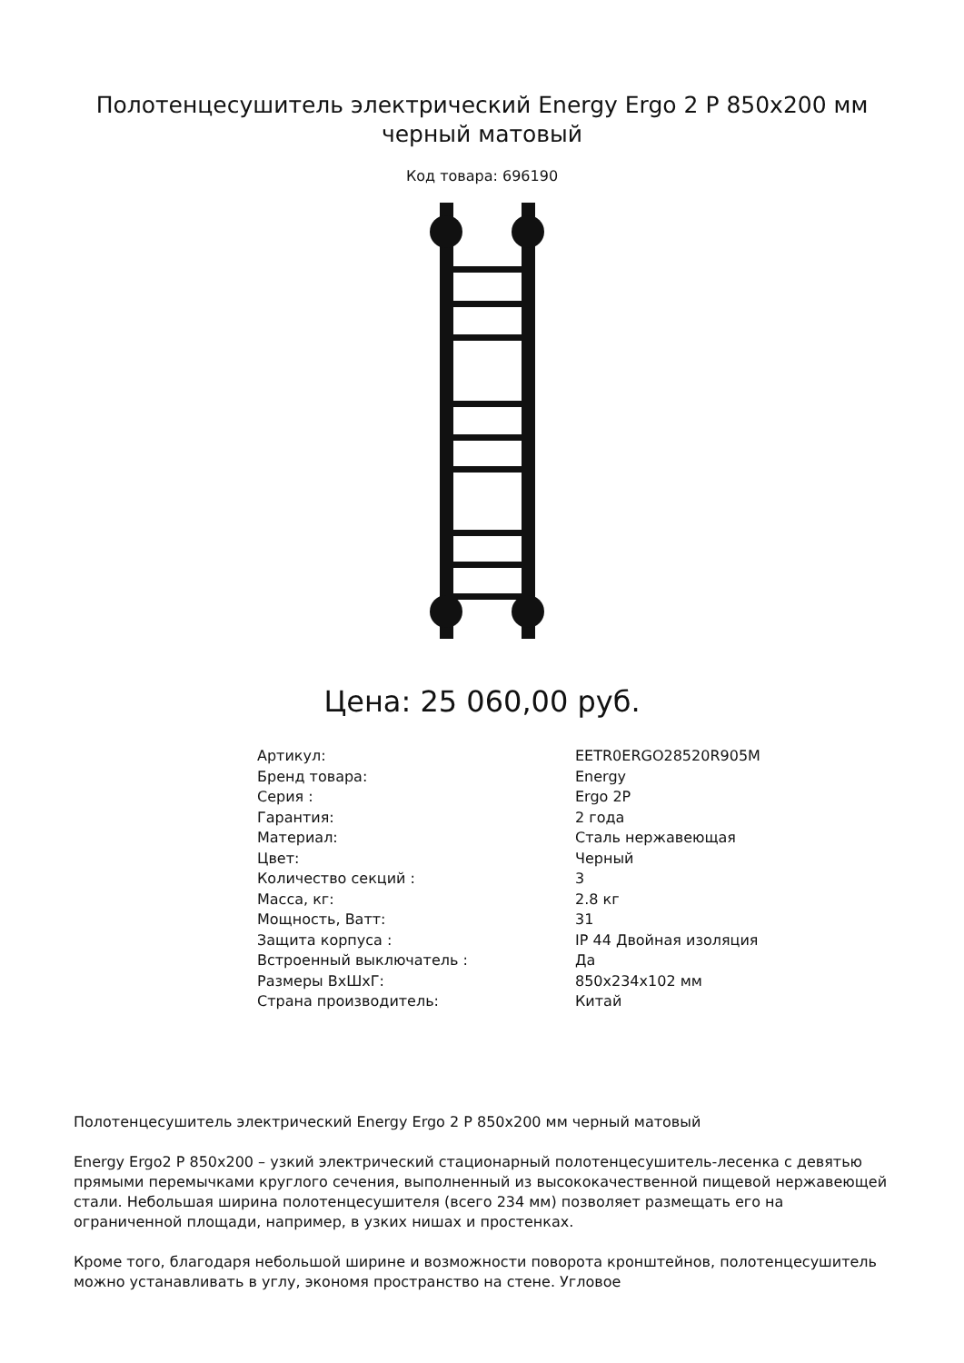Полотенцесушитель электрический Energy Ergo 2 P 850x200 мм черный матовый
Код товара: 696190
Цена: 25 060,00 руб.
| Артикул: | EETR0ERGO28520R905M |
| Бренд товара: | Energy |
| Серия : | Ergo 2P |
| Гарантия: | 2 года |
| Материал: | Сталь нержавеющая |
| Цвет: | Черный |
| Количество секций : | 3 |
| Масса, кг: | 2.8 кг |
| Мощность, Ватт: | 31 |
| Защита корпуса : | IP 44 Двойная изоляция |
| Встроенный выключатель : | Да |
| Размеры ВхШхГ: | 850x234x102 мм |
| Страна производитель: | Китай |
Полотенцесушитель электрический Energy Ergo 2 P 850x200 мм черный матовый
Energy Ergo2 P 850x200 – узкий электрический стационарный полотенцесушитель-лесенка с девятью прямыми перемычками круглого сечения, выполненный из высококачественной пищевой нержавеющей стали. Небольшая ширина полотенцесушителя (всего 234 мм) позволяет размещать его на ограниченной площади, например, в узких нишах и простенках.
Кроме того, благодаря небольшой ширине и возможности поворота кронштейнов, полотенцесушитель можно устанавливать в углу, экономя пространство на стене. Угловое